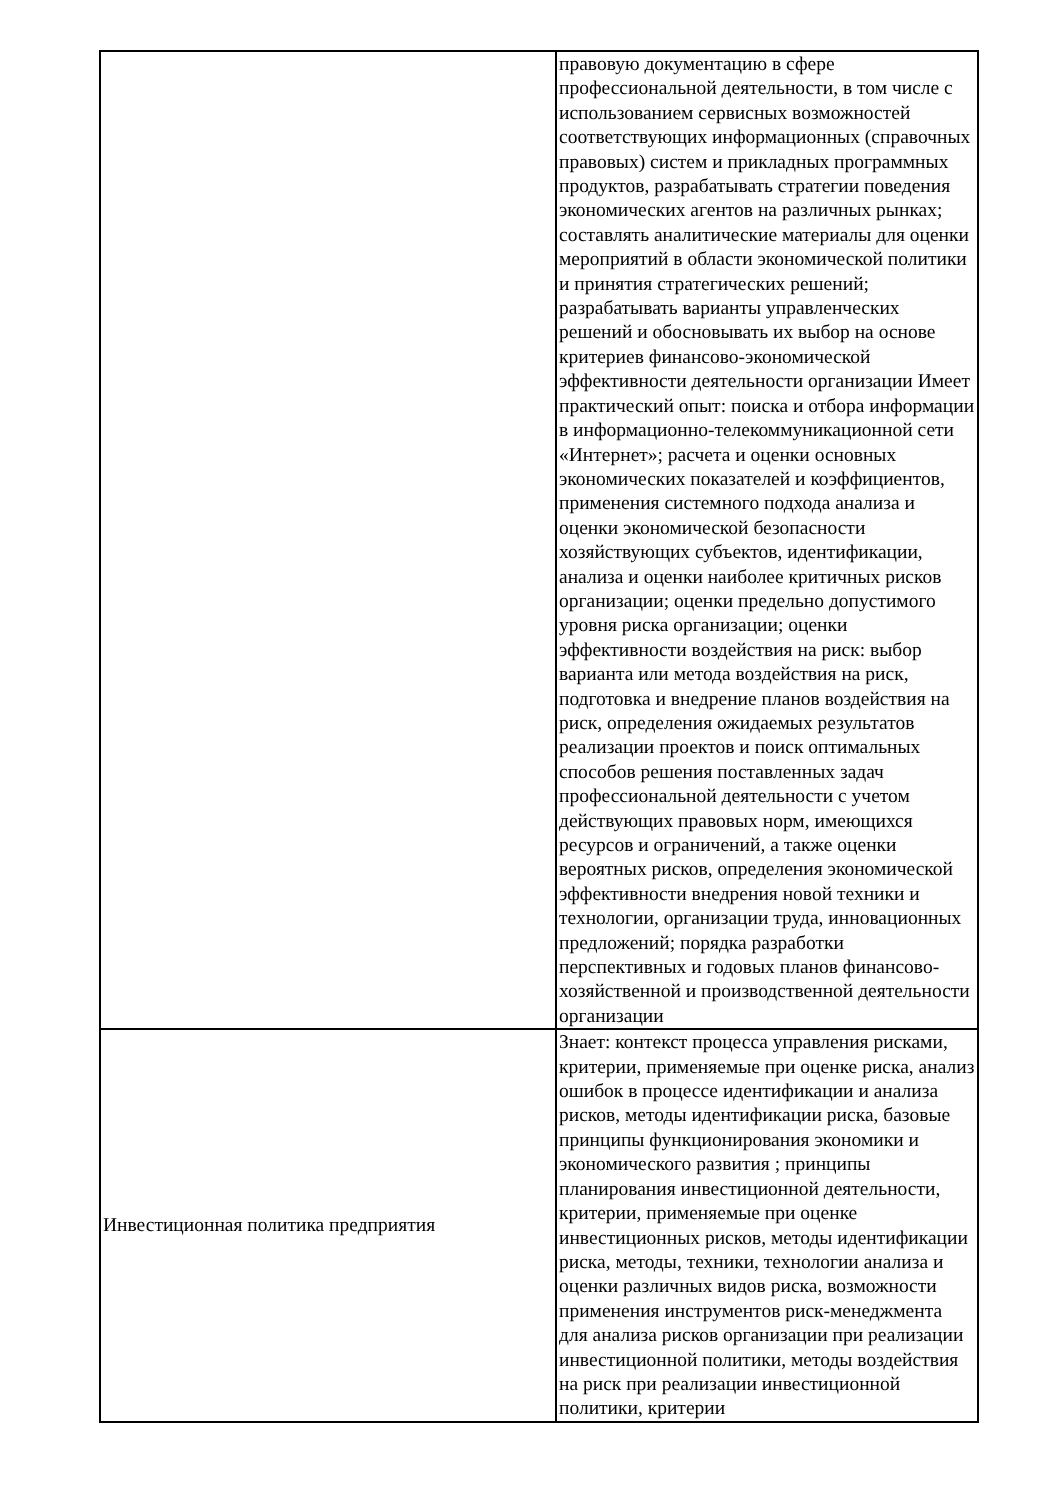| | правовую документацию в сфере профессиональной деятельности, в том числе с использованием сервисных возможностей соответствующих информационных (справочных правовых) систем и прикладных программных продуктов, разрабатывать стратегии поведения экономических агентов на различных рынках; составлять аналитические материалы для оценки мероприятий в области экономической политики и принятия стратегических решений; разрабатывать варианты управленческих решений и обосновывать их выбор на основе критериев финансово-экономической эффективности деятельности организации Имеет практический опыт: поиска и отбора информации в информационно-телекоммуникационной сети «Интернет»; расчета и оценки основных экономических показателей и коэффициентов, применения системного подхода анализа и оценки экономической безопасности хозяйствующих субъектов, идентификации, анализа и оценки наиболее критичных рисков организации; оценки предельно допустимого уровня риска организации; оценки эффективности воздействия на риск: выбор варианта или метода воздействия на риск, подготовка и внедрение планов воздействия на риск, определения ожидаемых результатов реализации проектов и поиск оптимальных способов решения поставленных задач профессиональной деятельности с учетом действующих правовых норм, имеющихся ресурсов и ограничений, а также оценки вероятных рисков, определения экономической эффективности внедрения новой техники и технологии, организации труда, инновационных предложений; порядка разработки перспективных и годовых планов финансово-хозяйственной и производственной деятельности организации |
| Инвестиционная политика предприятия | Знает: контекст процесса управления рисками, критерии, применяемые при оценке риска, анализ ошибок в процессе идентификации и анализа рисков, методы идентификации риска, базовые принципы функционирования экономики и экономического развития ; принципы планирования инвестиционной деятельности, критерии, применяемые при оценке инвестиционных рисков, методы идентификации риска, методы, техники, технологии анализа и оценки различных видов риска, возможности применения инструментов риск-менеджмента для анализа рисков организации при реализации инвестиционной политики, методы воздействия на риск при реализации инвестиционной политики, критерии |